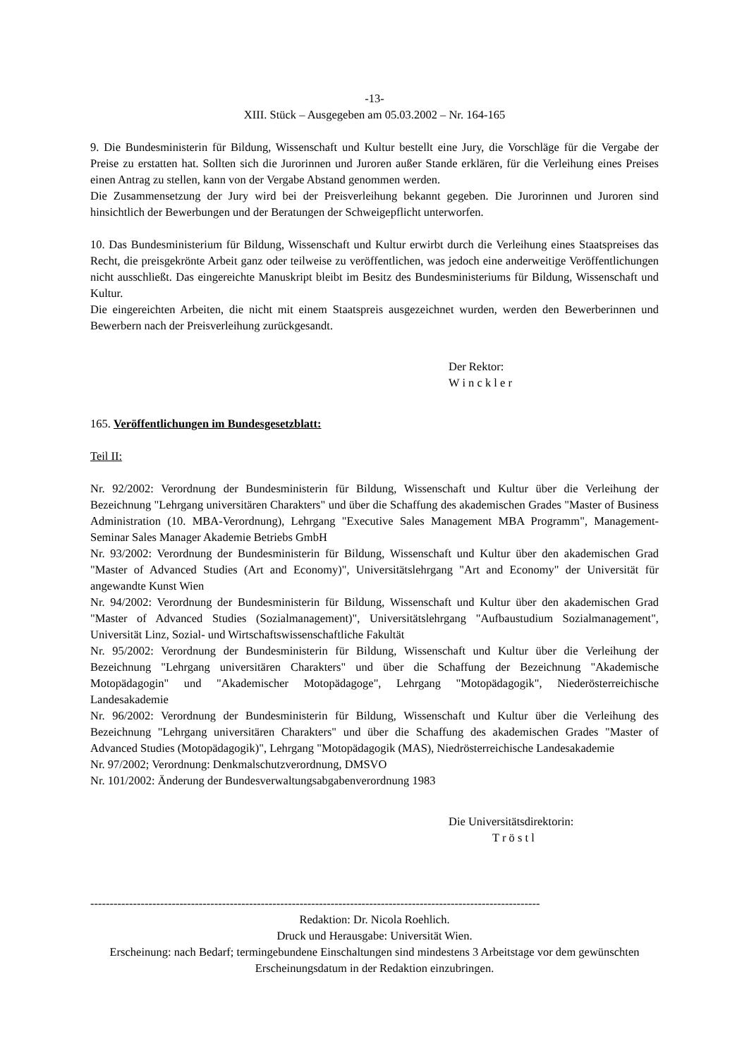-13-
XIII. Stück – Ausgegeben am 05.03.2002 – Nr. 164-165
9. Die Bundesministerin für Bildung, Wissenschaft und Kultur bestellt eine Jury, die Vorschläge für die Vergabe der Preise zu erstatten hat. Sollten sich die Jurorinnen und Juroren außer Stande erklären, für die Verleihung eines Preises einen Antrag zu stellen, kann von der Vergabe Abstand genommen werden.
Die Zusammensetzung der Jury wird bei der Preisverleihung bekannt gegeben. Die Jurorinnen und Juroren sind hinsichtlich der Bewerbungen und der Beratungen der Schweigepflicht unterworfen.
10. Das Bundesministerium für Bildung, Wissenschaft und Kultur erwirbt durch die Verleihung eines Staatspreises das Recht, die preisgekrönte Arbeit ganz oder teilweise zu veröffentlichen, was jedoch eine anderweitige Veröffentlichungen nicht ausschließt. Das eingereichte Manuskript bleibt im Besitz des Bundesministeriums für Bildung, Wissenschaft und Kultur.
Die eingereichten Arbeiten, die nicht mit einem Staatspreis ausgezeichnet wurden, werden den Bewerberinnen und Bewerbern nach der Preisverleihung zurückgesandt.
Der Rektor:
W i n c k l e r
165. Veröffentlichungen im Bundesgesetzblatt:
Teil II:
Nr. 92/2002: Verordnung der Bundesministerin für Bildung, Wissenschaft und Kultur über die Verleihung der Bezeichnung "Lehrgang universitären Charakters" und über die Schaffung des akademischen Grades "Master of Business Administration (10. MBA-Verordnung), Lehrgang "Executive Sales Management MBA Programm", Management-Seminar Sales Manager Akademie Betriebs GmbH
Nr. 93/2002: Verordnung der Bundesministerin für Bildung, Wissenschaft und Kultur über den akademischen Grad "Master of Advanced Studies (Art and Economy)", Universitätslehrgang "Art and Economy" der Universität für angewandte Kunst Wien
Nr. 94/2002: Verordnung der Bundesministerin für Bildung, Wissenschaft und Kultur über den akademischen Grad "Master of Advanced Studies (Sozialmanagement)", Universitätslehrgang "Aufbaustudium Sozialmanagement", Universität Linz, Sozial- und Wirtschaftswissenschaftliche Fakultät
Nr. 95/2002: Verordnung der Bundesministerin für Bildung, Wissenschaft und Kultur über die Verleihung der Bezeichnung "Lehrgang universitären Charakters" und über die Schaffung der Bezeichnung "Akademische Motopädagogin" und "Akademischer Motopädagoge", Lehrgang "Motopädagogik", Niederösterreichische Landesakademie
Nr. 96/2002: Verordnung der Bundesministerin für Bildung, Wissenschaft und Kultur über die Verleihung des Bezeichnung "Lehrgang universitären Charakters" und über die Schaffung des akademischen Grades "Master of Advanced Studies (Motopädagogik)", Lehrgang "Motopädagogik (MAS), Niedrösterreichische Landesakademie
Nr. 97/2002; Verordnung: Denkmalschutzverordnung, DMSVO
Nr. 101/2002: Änderung der Bundesverwaltungsabgabenverordnung 1983
Die Universitätsdirektorin:
T r ö s t l
--------------------------------------------------------------------------------------------------------------------
Redaktion: Dr. Nicola Roehlich.
Druck und Herausgabe: Universität Wien.
Erscheinung: nach Bedarf; termingebundene Einschaltungen sind mindestens 3 Arbeitstage vor dem gewünschten Erscheinungsdatum in der Redaktion einzubringen.